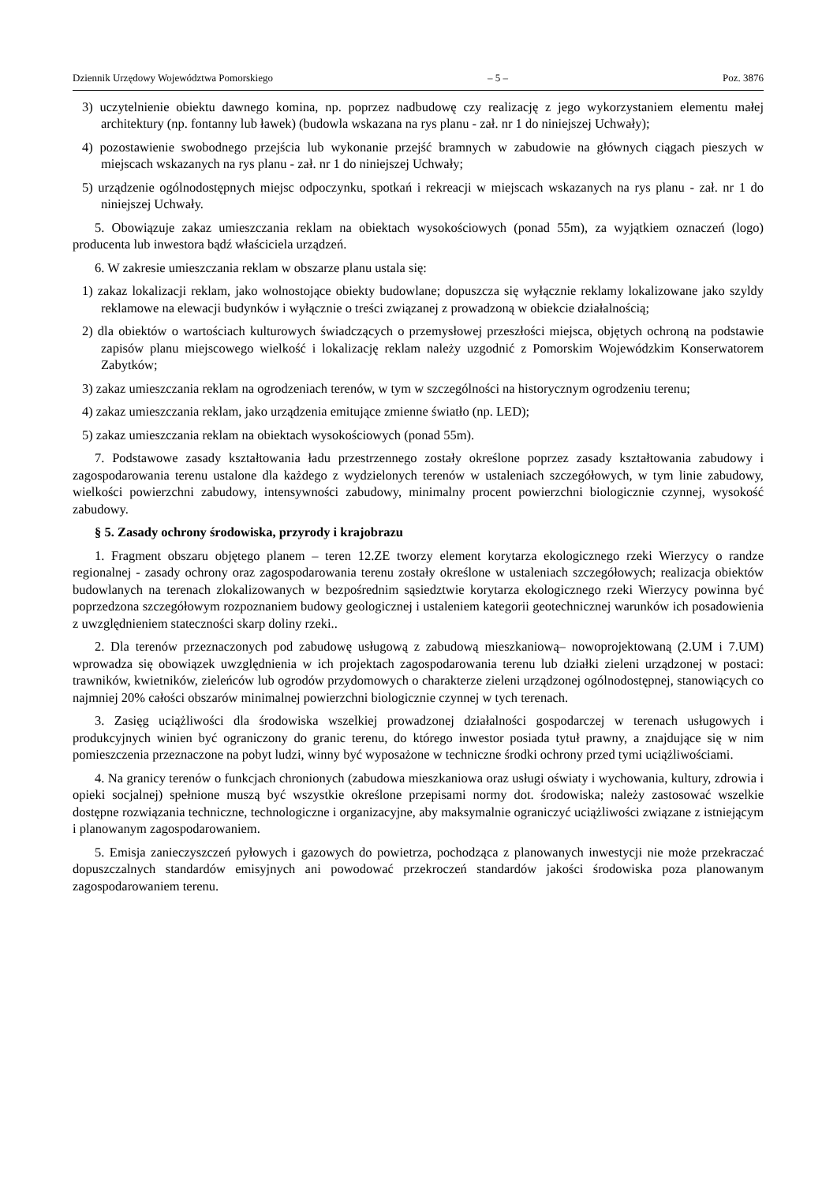Dziennik Urzędowy Województwa Pomorskiego – 5 – Poz. 3876
3) uczytelnienie obiektu dawnego komina, np. poprzez nadbudowę czy realizację z jego wykorzystaniem elementu małej architektury (np. fontanny lub ławek) (budowla wskazana na rys planu - zał. nr 1 do niniejszej Uchwały);
4) pozostawienie swobodnego przejścia lub wykonanie przejść bramnych w zabudowie na głównych ciągach pieszych w miejscach wskazanych na rys planu - zał. nr 1 do niniejszej Uchwały;
5) urządzenie ogólnodostępnych miejsc odpoczynku, spotkań i rekreacji w miejscach wskazanych na rys planu - zał. nr 1 do niniejszej Uchwały.
5. Obowiązuje zakaz umieszczania reklam na obiektach wysokościowych (ponad 55m), za wyjątkiem oznaczeń (logo) producenta lub inwestora bądź właściciela urządzeń.
6. W zakresie umieszczania reklam w obszarze planu ustala się:
1) zakaz lokalizacji reklam, jako wolnostojące obiekty budowlane; dopuszcza się wyłącznie reklamy lokalizowane jako szyldy reklamowe na elewacji budynków i wyłącznie o treści związanej z prowadzoną w obiekcie działalnością;
2) dla obiektów o wartościach kulturowych świadczących o przemysłowej przeszłości miejsca, objętych ochroną na podstawie zapisów planu miejscowego wielkość i lokalizację reklam należy uzgodnić z Pomorskim Wojewódzkim Konserwatorem Zabytków;
3) zakaz umieszczania reklam na ogrodzeniach terenów, w tym w szczególności na historycznym ogrodzeniu terenu;
4) zakaz umieszczania reklam, jako urządzenia emitujące zmienne światło (np. LED);
5) zakaz umieszczania reklam na obiektach wysokościowych (ponad 55m).
7. Podstawowe zasady kształtowania ładu przestrzennego zostały określone poprzez zasady kształtowania zabudowy i zagospodarowania terenu ustalone dla każdego z wydzielonych terenów w ustaleniach szczegółowych, w tym linie zabudowy, wielkości powierzchni zabudowy, intensywności zabudowy, minimalny procent powierzchni biologicznie czynnej, wysokość zabudowy.
§ 5. Zasady ochrony środowiska, przyrody i krajobrazu
1. Fragment obszaru objętego planem – teren 12.ZE tworzy element korytarza ekologicznego rzeki Wierzycy o randze regionalnej - zasady ochrony oraz zagospodarowania terenu zostały określone w ustaleniach szczegółowych; realizacja obiektów budowlanych na terenach zlokalizowanych w bezpośrednim sąsiedztwie korytarza ekologicznego rzeki Wierzycy powinna być poprzedzona szczegółowym rozpoznaniem budowy geologicznej i ustaleniem kategorii geotechnicznej warunków ich posadowienia z uwzględnieniem stateczności skarp doliny rzeki..
2. Dla terenów przeznaczonych pod zabudowę usługową z zabudową mieszkaniową– nowoprojektowaną (2.UM i 7.UM) wprowadza się obowiązek uwzględnienia w ich projektach zagospodarowania terenu lub działki zieleni urządzonej w postaci: trawników, kwietników, zieleńców lub ogrodów przydomowych o charakterze zieleni urządzonej ogólnodostępnej, stanowiących co najmniej 20% całości obszarów minimalnej powierzchni biologicznie czynnej w tych terenach.
3. Zasięg uciążliwości dla środowiska wszelkiej prowadzonej działalności gospodarczej w terenach usługowych i produkcyjnych winien być ograniczony do granic terenu, do którego inwestor posiada tytuł prawny, a znajdujące się w nim pomieszczenia przeznaczone na pobyt ludzi, winny być wyposażone w techniczne środki ochrony przed tymi uciążliwościami.
4. Na granicy terenów o funkcjach chronionych (zabudowa mieszkaniowa oraz usługi oświaty i wychowania, kultury, zdrowia i opieki socjalnej) spełnione muszą być wszystkie określone przepisami normy dot. środowiska; należy zastosować wszelkie dostępne rozwiązania techniczne, technologiczne i organizacyjne, aby maksymalnie ograniczyć uciążliwości związane z istniejącym i planowanym zagospodarowaniem.
5. Emisja zanieczyszczeń pyłowych i gazowych do powietrza, pochodząca z planowanych inwestycji nie może przekraczać dopuszczalnych standardów emisyjnych ani powodować przekroczeń standardów jakości środowiska poza planowanym zagospodarowaniem terenu.